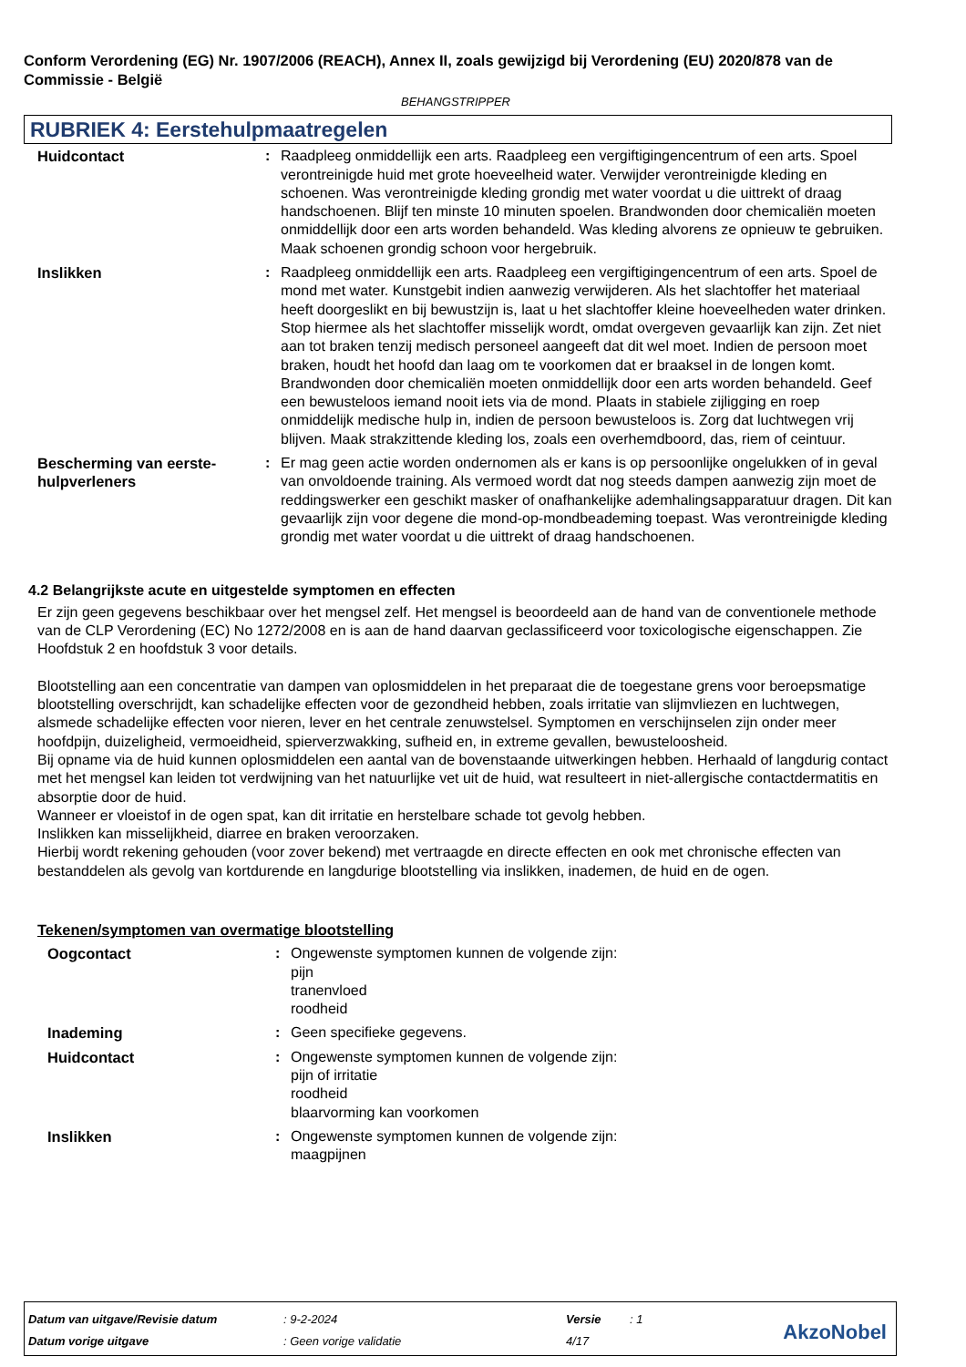Conform Verordening (EG) Nr. 1907/2006 (REACH), Annex II, zoals gewijzigd bij Verordening (EU) 2020/878 van de Commissie - België
BEHANGSTRIPPER
RUBRIEK 4: Eerstehulpmaatregelen
Huidcontact : Raadpleeg onmiddellijk een arts. Raadpleeg een vergiftigingencentrum of een arts. Spoel verontreinigde huid met grote hoeveelheid water. Verwijder verontreinigde kleding en schoenen. Was verontreinigde kleding grondig met water voordat u die uittrekt of draag handschoenen. Blijf ten minste 10 minuten spoelen. Brandwonden door chemicaliën moeten onmiddellijk door een arts worden behandeld. Was kleding alvorens ze opnieuw te gebruiken. Maak schoenen grondig schoon voor hergebruik.
Inslikken : Raadpleeg onmiddellijk een arts. Raadpleeg een vergiftigingencentrum of een arts. Spoel de mond met water. Kunstgebit indien aanwezig verwijderen. Als het slachtoffer het materiaal heeft doorgeslikt en bij bewustzijn is, laat u het slachtoffer kleine hoeveelheden water drinken. Stop hiermee als het slachtoffer misselijk wordt, omdat overgeven gevaarlijk kan zijn. Zet niet aan tot braken tenzij medisch personeel aangeeft dat dit wel moet. Indien de persoon moet braken, houdt het hoofd dan laag om te voorkomen dat er braaksel in de longen komt. Brandwonden door chemicaliën moeten onmiddellijk door een arts worden behandeld. Geef een bewusteloos iemand nooit iets via de mond. Plaats in stabiele zijligging en roep onmiddelijk medische hulp in, indien de persoon bewusteloos is. Zorg dat luchtwegen vrij blijven. Maak strakzittende kleding los, zoals een overhemdboord, das, riem of ceintuur.
Bescherming van eerste-hulpverleners
: Er mag geen actie worden ondernomen als er kans is op persoonlijke ongelukken of in geval van onvoldoende training. Als vermoed wordt dat nog steeds dampen aanwezig zijn moet de reddingswerker een geschikt masker of onafhankelijke ademhalingsapparatuur dragen. Dit kan gevaarlijk zijn voor degene die mond-op-mondbeademing toepast. Was verontreinigde kleding grondig met water voordat u die uittrekt of draag handschoenen.
4.2 Belangrijkste acute en uitgestelde symptomen en effecten
Er zijn geen gegevens beschikbaar over het mengsel zelf. Het mengsel is beoordeeld aan de hand van de conventionele methode van de CLP Verordening (EC) No 1272/2008 en is aan de hand daarvan geclassificeerd voor toxicologische eigenschappen. Zie Hoofdstuk 2 en hoofdstuk 3 voor details.
Blootstelling aan een concentratie van dampen van oplosmiddelen in het preparaat die de toegestane grens voor beroepsmatige blootstelling overschrijdt, kan schadelijke effecten voor de gezondheid hebben, zoals irritatie van slijmvliezen en luchtwegen, alsmede schadelijke effecten voor nieren, lever en het centrale zenuwstelsel. Symptomen en verschijnselen zijn onder meer hoofdpijn, duizeligheid, vermoeidheid, spierverzwakking, sufheid en, in extreme gevallen, bewusteloosheid.
Bij opname via de huid kunnen oplosmiddelen een aantal van de bovenstaande uitwerkingen hebben. Herhaald of langdurig contact met het mengsel kan leiden tot verdwijning van het natuurlijke vet uit de huid, wat resulteert in niet-allergische contactdermatitis en absorptie door de huid.
Wanneer er vloeistof in de ogen spat, kan dit irritatie en herstelbare schade tot gevolg hebben.
Inslikken kan misselijkheid, diarree en braken veroorzaken.
Hierbij wordt rekening gehouden (voor zover bekend) met vertraagde en directe effecten en ook met chronische effecten van bestanddelen als gevolg van kortdurende en langdurige blootstelling via inslikken, inademen, de huid en de ogen.
Tekenen/symptomen van overmatige blootstelling
Oogcontact : Ongewenste symptomen kunnen de volgende zijn:
pijn
tranenvloed
roodheid
Inademing : Geen specifieke gegevens.
Huidcontact : Ongewenste symptomen kunnen de volgende zijn:
pijn of irritatie
roodheid
blaarvorming kan voorkomen
Inslikken : Ongewenste symptomen kunnen de volgende zijn:
maagpijnen
| Datum van uitgave/Revisie datum | : 9-2-2024 | Versie | : 1 |
| Datum vorige uitgave | : Geen vorige validatie | 4/17 | |
AkzoNobel